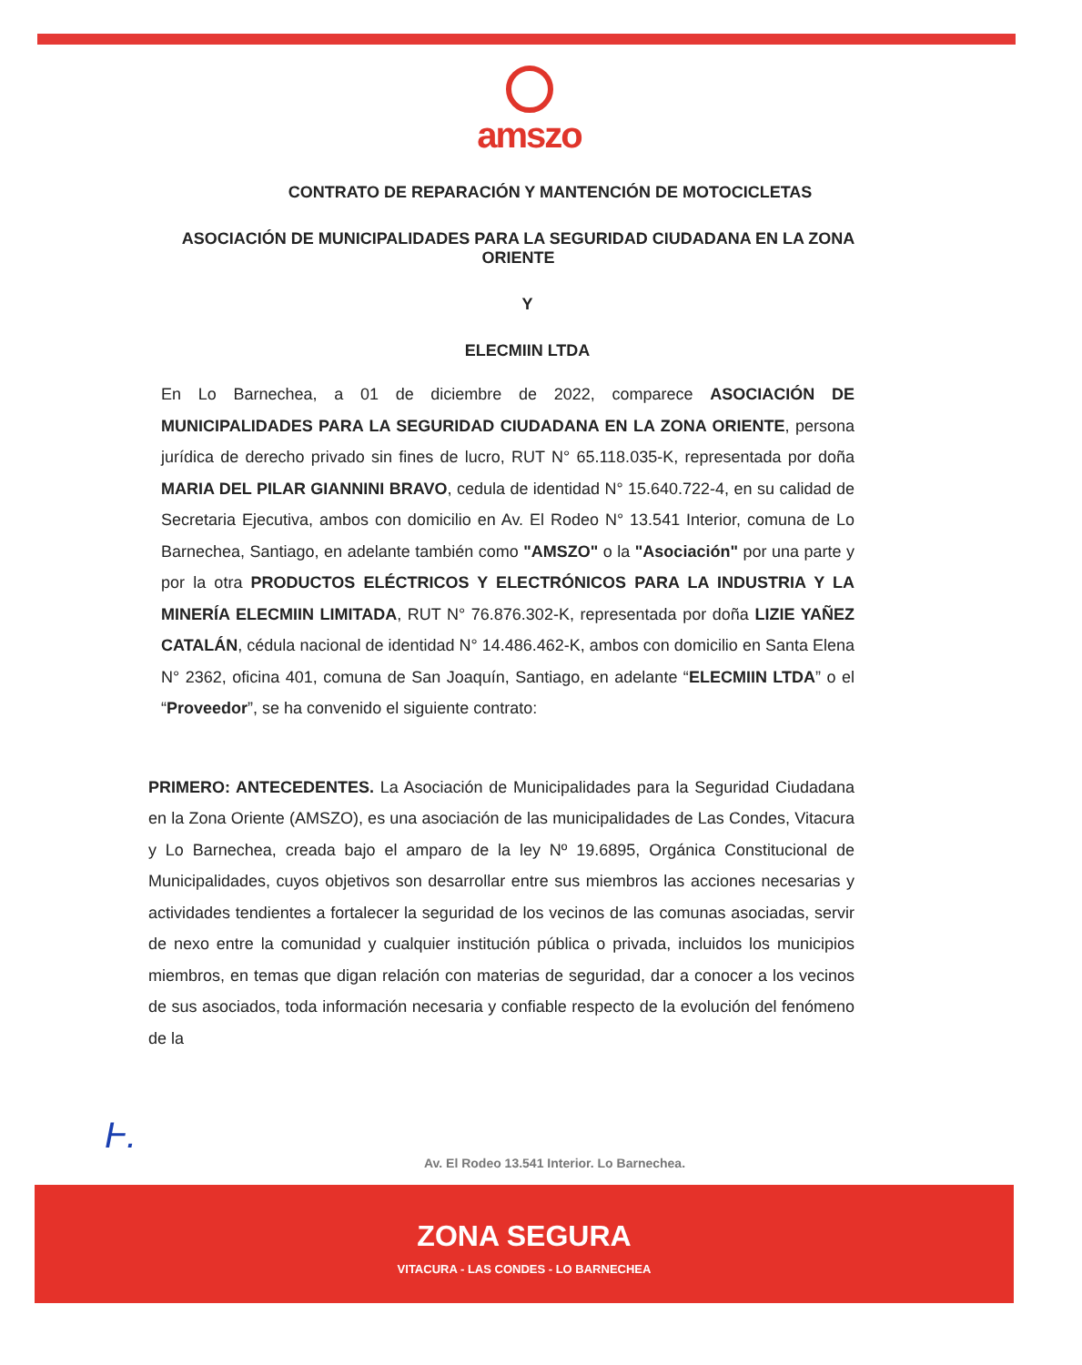amszo
CONTRATO DE REPARACIÓN Y MANTENCIÓN DE MOTOCICLETAS
ASOCIACIÓN DE MUNICIPALIDADES PARA LA SEGURIDAD CIUDADANA EN LA ZONA ORIENTE
Y
ELECMIIN LTDA
En Lo Barnechea, a 01 de diciembre de 2022, comparece ASOCIACIÓN DE MUNICIPALIDADES PARA LA SEGURIDAD CIUDADANA EN LA ZONA ORIENTE, persona jurídica de derecho privado sin fines de lucro, RUT N° 65.118.035-K, representada por doña MARIA DEL PILAR GIANNINI BRAVO, cedula de identidad N° 15.640.722-4, en su calidad de Secretaria Ejecutiva, ambos con domicilio en Av. El Rodeo N° 13.541 Interior, comuna de Lo Barnechea, Santiago, en adelante también como "AMSZO" o la "Asociación" por una parte y por la otra PRODUCTOS ELÉCTRICOS Y ELECTRÓNICOS PARA LA INDUSTRIA Y LA MINERÍA ELECMIIN LIMITADA, RUT N° 76.876.302-K, representada por doña LIZIE YAÑEZ CATALÁN, cédula nacional de identidad N° 14.486.462-K, ambos con domicilio en Santa Elena N° 2362, oficina 401, comuna de San Joaquín, Santiago, en adelante “ELECMIIN LTDA” o el “Proveedor”, se ha convenido el siguiente contrato:
PRIMERO: ANTECEDENTES. La Asociación de Municipalidades para la Seguridad Ciudadana en la Zona Oriente (AMSZO), es una asociación de las municipalidades de Las Condes, Vitacura y Lo Barnechea, creada bajo el amparo de la ley Nº 19.6895, Orgánica Constitucional de Municipalidades, cuyos objetivos son desarrollar entre sus miembros las acciones necesarias y actividades tendientes a fortalecer la seguridad de los vecinos de las comunas asociadas, servir de nexo entre la comunidad y cualquier institución pública o privada, incluidos los municipios miembros, en temas que digan relación con materias de seguridad, dar a conocer a los vecinos de sus asociados, toda información necesaria y confiable respecto de la evolución del fenómeno de la
Ⱶ.
Av. El Rodeo 13.541 Interior. Lo Barnechea.
ZONA SEGURA
VITACURA - LAS CONDES - LO BARNECHEA